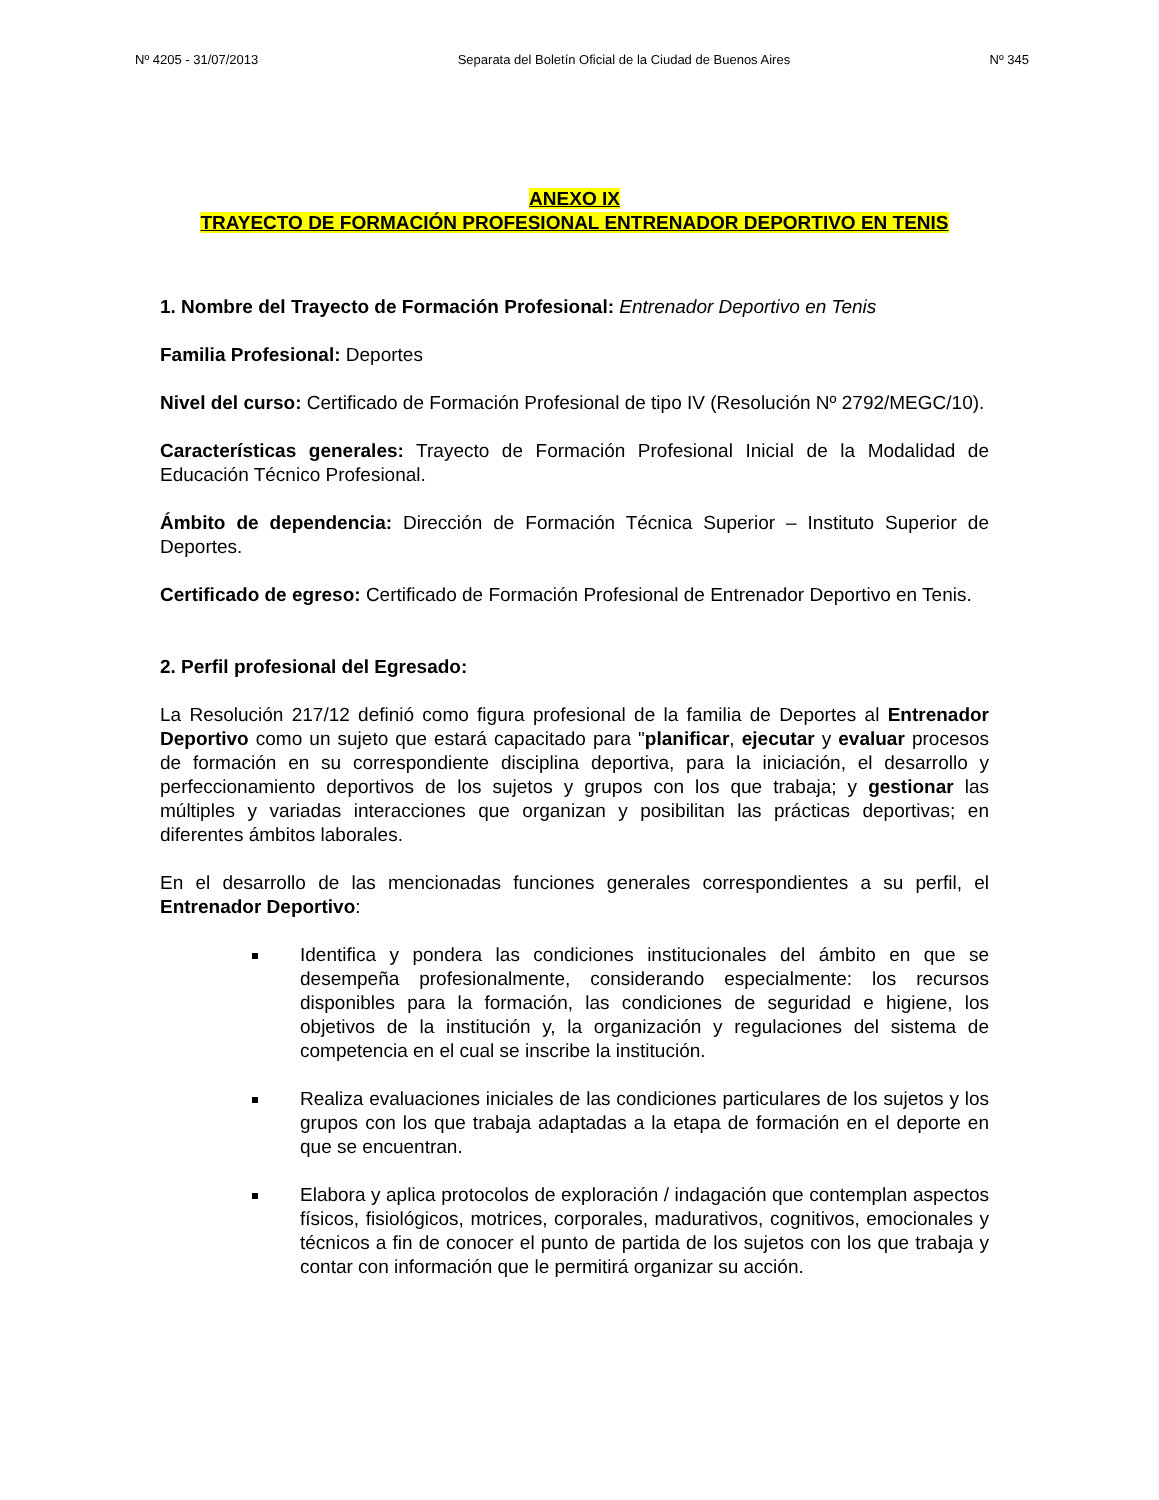Nº 4205 - 31/07/2013 Separata del Boletín Oficial de la Ciudad de Buenos Aires Nº 345
ANEXO IX
TRAYECTO DE FORMACIÓN PROFESIONAL ENTRENADOR DEPORTIVO EN TENIS
1. Nombre del Trayecto de Formación Profesional: Entrenador Deportivo en Tenis
Familia Profesional: Deportes
Nivel del curso: Certificado de Formación Profesional de tipo IV (Resolución Nº 2792/MEGC/10).
Características generales: Trayecto de Formación Profesional Inicial de la Modalidad de Educación Técnico Profesional.
Ámbito de dependencia: Dirección de Formación Técnica Superior – Instituto Superior de Deportes.
Certificado de egreso: Certificado de Formación Profesional de Entrenador Deportivo en Tenis.
2. Perfil profesional del Egresado:
La Resolución 217/12 definió como figura profesional de la familia de Deportes al Entrenador Deportivo como un sujeto que estará capacitado para "planificar, ejecutar y evaluar procesos de formación en su correspondiente disciplina deportiva, para la iniciación, el desarrollo y perfeccionamiento deportivos de los sujetos y grupos con los que trabaja; y gestionar las múltiples y variadas interacciones que organizan y posibilitan las prácticas deportivas; en diferentes ámbitos laborales.
En el desarrollo de las mencionadas funciones generales correspondientes a su perfil, el Entrenador Deportivo:
Identifica y pondera las condiciones institucionales del ámbito en que se desempeña profesionalmente, considerando especialmente: los recursos disponibles para la formación, las condiciones de seguridad e higiene, los objetivos de la institución y, la organización y regulaciones del sistema de competencia en el cual se inscribe la institución.
Realiza evaluaciones iniciales de las condiciones particulares de los sujetos y los grupos con los que trabaja adaptadas a la etapa de formación en el deporte en que se encuentran.
Elabora y aplica protocolos de exploración / indagación que contemplan aspectos físicos, fisiológicos, motrices, corporales, madurativos, cognitivos, emocionales y técnicos a fin de conocer el punto de partida de los sujetos con los que trabaja y contar con información que le permitirá organizar su acción.